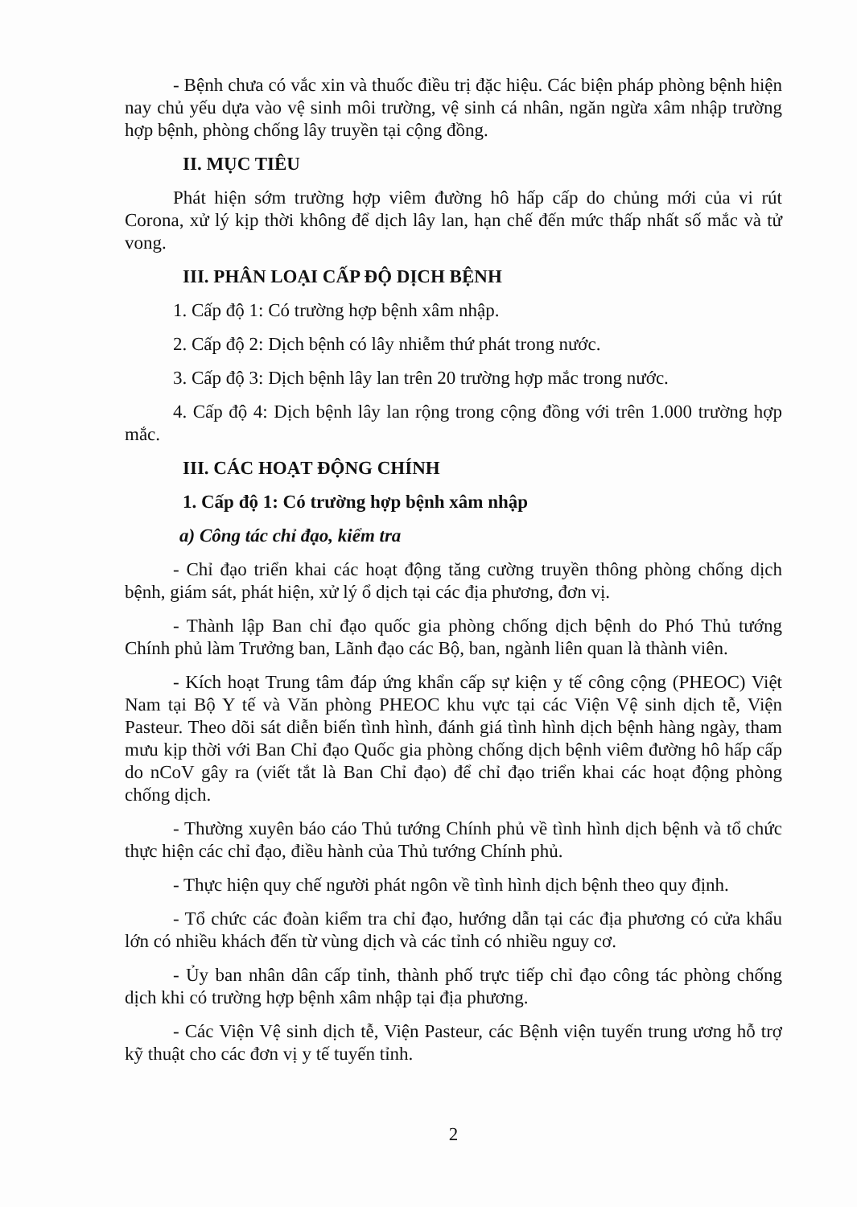- Bệnh chưa có vắc xin và thuốc điều trị đặc hiệu. Các biện pháp phòng bệnh hiện nay chủ yếu dựa vào vệ sinh môi trường, vệ sinh cá nhân, ngăn ngừa xâm nhập trường hợp bệnh, phòng chống lây truyền tại cộng đồng.
II. MỤC TIÊU
Phát hiện sớm trường hợp viêm đường hô hấp cấp do chủng mới của vi rút Corona, xử lý kịp thời không để dịch lây lan, hạn chế đến mức thấp nhất số mắc và tử vong.
III. PHÂN LOẠI CẤP ĐỘ DỊCH BỆNH
1. Cấp độ 1: Có trường hợp bệnh xâm nhập.
2. Cấp độ 2: Dịch bệnh có lây nhiễm thứ phát trong nước.
3. Cấp độ 3: Dịch bệnh lây lan trên 20 trường hợp mắc trong nước.
4. Cấp độ 4: Dịch bệnh lây lan rộng trong cộng đồng với trên 1.000 trường hợp mắc.
III. CÁC HOẠT ĐỘNG CHÍNH
1. Cấp độ 1: Có trường hợp bệnh xâm nhập
a) Công tác chỉ đạo, kiểm tra
- Chỉ đạo triển khai các hoạt động tăng cường truyền thông phòng chống dịch bệnh, giám sát, phát hiện, xử lý ổ dịch tại các địa phương, đơn vị.
- Thành lập Ban chỉ đạo quốc gia phòng chống dịch bệnh do Phó Thủ tướng Chính phủ làm Trưởng ban, Lãnh đạo các Bộ, ban, ngành liên quan là thành viên.
- Kích hoạt Trung tâm đáp ứng khẩn cấp sự kiện y tế công cộng (PHEOC) Việt Nam tại Bộ Y tế và Văn phòng PHEOC khu vực tại các Viện Vệ sinh dịch tễ, Viện Pasteur. Theo dõi sát diễn biến tình hình, đánh giá tình hình dịch bệnh hàng ngày, tham mưu kịp thời với Ban Chỉ đạo Quốc gia phòng chống dịch bệnh viêm đường hô hấp cấp do nCoV gây ra (viết tắt là Ban Chỉ đạo) để chỉ đạo triển khai các hoạt động phòng chống dịch.
- Thường xuyên báo cáo Thủ tướng Chính phủ về tình hình dịch bệnh và tổ chức thực hiện các chỉ đạo, điều hành của Thủ tướng Chính phủ.
- Thực hiện quy chế người phát ngôn về tình hình dịch bệnh theo quy định.
- Tổ chức các đoàn kiểm tra chỉ đạo, hướng dẫn tại các địa phương có cửa khẩu lớn có nhiều khách đến từ vùng dịch và các tỉnh có nhiều nguy cơ.
- Ủy ban nhân dân cấp tỉnh, thành phố trực tiếp chỉ đạo công tác phòng chống dịch khi có trường hợp bệnh xâm nhập tại địa phương.
- Các Viện Vệ sinh dịch tễ, Viện Pasteur, các Bệnh viện tuyến trung ương hỗ trợ kỹ thuật cho các đơn vị y tế tuyến tỉnh.
2